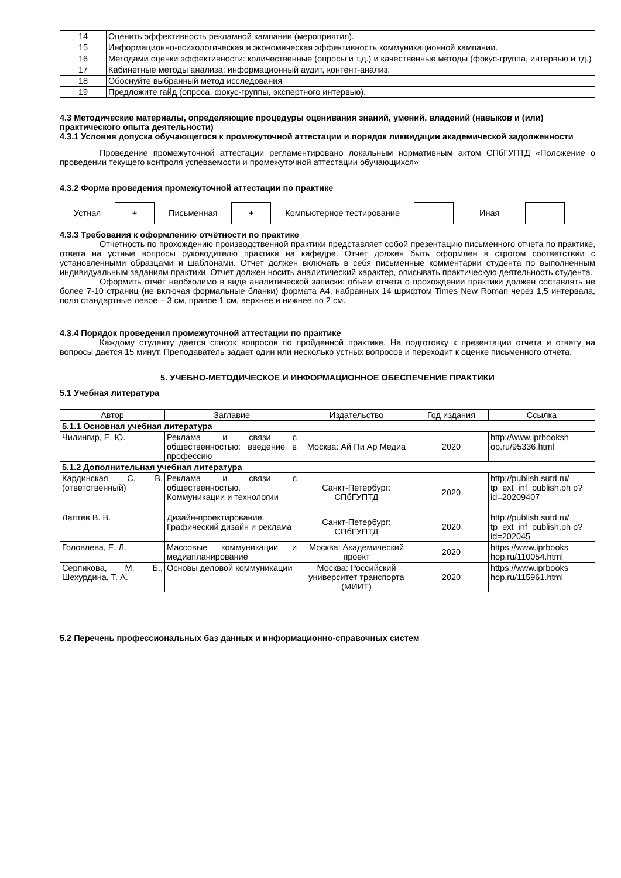| 14 | Оценить эффективность рекламной кампании (мероприятия). |
| 15 | Информационно-психологическая и экономическая эффективность коммуникационной кампании. |
| 16 | Методами оценки эффективности: количественные (опросы и т.д.) и качественные методы (фокус-группа, интервью и тд.) |
| 17 | Кабинетные методы анализа: информационный аудит, контент-анализ. |
| 18 | Обоснуйте выбранный метод исследования |
| 19 | Предложите гайд (опроса, фокус-группы, экспертного интервью). |
4.3 Методические материалы, определяющие процедуры оценивания знаний, умений, владений (навыков и (или) практического опыта деятельности)
4.3.1 Условия допуска обучающегося к промежуточной аттестации и порядок ликвидации академической задолженности
Проведение промежуточной аттестации регламентировано локальным нормативным актом СПбГУПТД «Положение о проведении текущего контроля успеваемости и промежуточной аттестации обучающихся»
4.3.2 Форма проведения промежуточной аттестации по практике
Устная + Письменная + Компьютерное тестирование Иная
4.3.3 Требования к оформлению отчётности по практике
Отчетность по прохождению производственной практики представляет собой презентацию письменного отчета по практике, ответа на устные вопросы руководителю практики на кафедре. Отчет должен быть оформлен в строгом соответствии с установленными образцами и шаблонами. Отчет должен включать в себя письменные комментарии студента по выполненным индивидуальным заданиям практики. Отчет должен носить аналитический характер, описывать практическую деятельность студента.
Оформить отчёт необходимо в виде аналитической записки: объем отчета о прохождении практики должен составлять не более 7-10 страниц (не включая формальные бланки) формата А4, набранных 14 шрифтом Times New Roman через 1,5 интервала, поля стандартные левое – 3 см, правое 1 см, верхнее и нижнее по 2 см.
4.3.4 Порядок проведения промежуточной аттестации по практике
Каждому студенту дается список вопросов по пройденной практике. На подготовку к презентации отчета и ответу на вопросы дается 15 минут. Преподаватель задает один или несколько устных вопросов и переходит к оценке письменного отчета.
5. УЧЕБНО-МЕТОДИЧЕСКОЕ И ИНФОРМАЦИОННОЕ ОБЕСПЕЧЕНИЕ ПРАКТИКИ
5.1 Учебная литература
| Автор | Заглавие | Издательство | Год издания | Ссылка |
| --- | --- | --- | --- | --- |
| 5.1.1 Основная учебная литература | | | | |
| Чилингир, Е. Ю. | Реклама и связи с общественностью: введение в профессию | Москва: Ай Пи Ар Медиа | 2020 | http://www.iprbooksh op.ru/95336.html |
| 5.1.2 Дополнительная учебная литература | | | | |
| Кардинская С. В. (ответственный) | Реклама и связи с общественностью. Коммуникации и технологии | Санкт-Петербург: СПбГУПТД | 2020 | http://publish.sutd.ru/ tp_ext_inf_publish.ph p?id=20209407 |
| Лаптев В. В. | Дизайн-проектирование. Графический дизайн и реклама | Санкт-Петербург: СПбГУПТД | 2020 | http://publish.sutd.ru/ tp_ext_inf_publish.ph p?id=202045 |
| Головлева, Е. Л. | Массовые коммуникации и медиапланирование | Москва: Академический проект | 2020 | https://www.iprbooks hop.ru/110054.html |
| Серпикова, М. Б., Шехурдина, Т. А. | Основы деловой коммуникации | Москва: Российский университет транспорта (МИИТ) | 2020 | https://www.iprbooks hop.ru/115961.html |
5.2 Перечень профессиональных баз данных и информационно-справочных систем